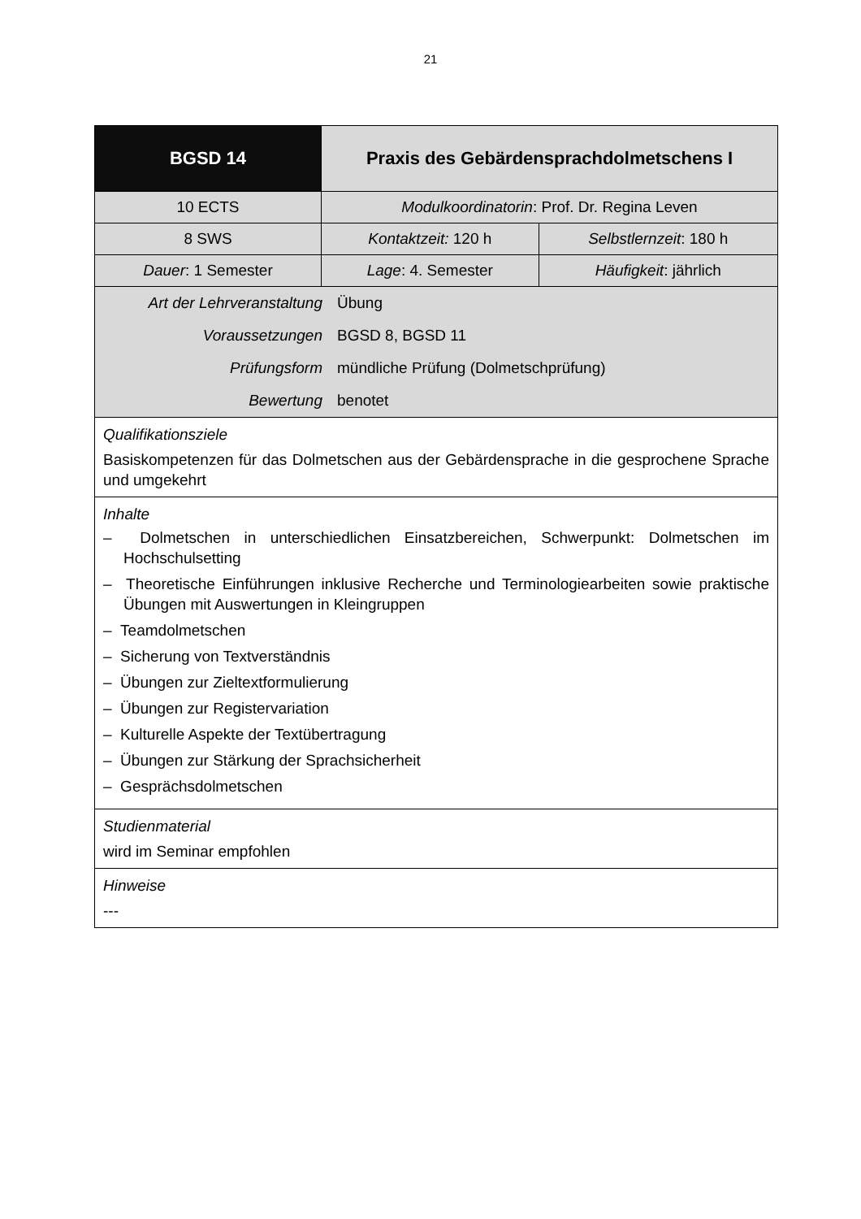21
| BGSD 14 | Praxis des Gebärdensprachdolmetschens I | |
| 10 ECTS | Modulkoordinatorin : Prof. Dr. Regina Leven | |
| 8 SWS | Kontaktzeit: 120 h | Selbstlernzeit : 180 h |
| Dauer : 1 Semester | Lage : 4. Semester | Häufigkeit : jährlich |
| / Art der Lehrveranstaltung / Übung / / Voraussetzungen / BGSD 8, BGSD 11 / / Prüfungsform / mündliche Prüfung (Dolmetschprüfung) / / Bewertung / benotet / | | |
| Qualifikationsziele Basiskompetenzen für das Dolmetschen aus der Gebärdensprache in die gesprochene Sprache und umgekehrt | | |
| Inhalte – Dolmetschen in unterschiedlichen Einsatzbereichen, Schwerpunkt: Dolmetschen im Hochschulsetting – Theoretische Einführungen inklusive Recherche und Terminologiearbeiten sowie praktische Übungen mit Auswertungen in Kleingruppen – Teamdolmetschen – Sicherung von Textverständnis – Übungen zur Zieltextformulierung – Übungen zur Registervariation – Kulturelle Aspekte der Textübertragung – Übungen zur Stärkung der Sprachsicherheit – Gesprächsdolmetschen | | |
| Studienmaterial wird im Seminar empfohlen | | |
| Hinweise --- | | |